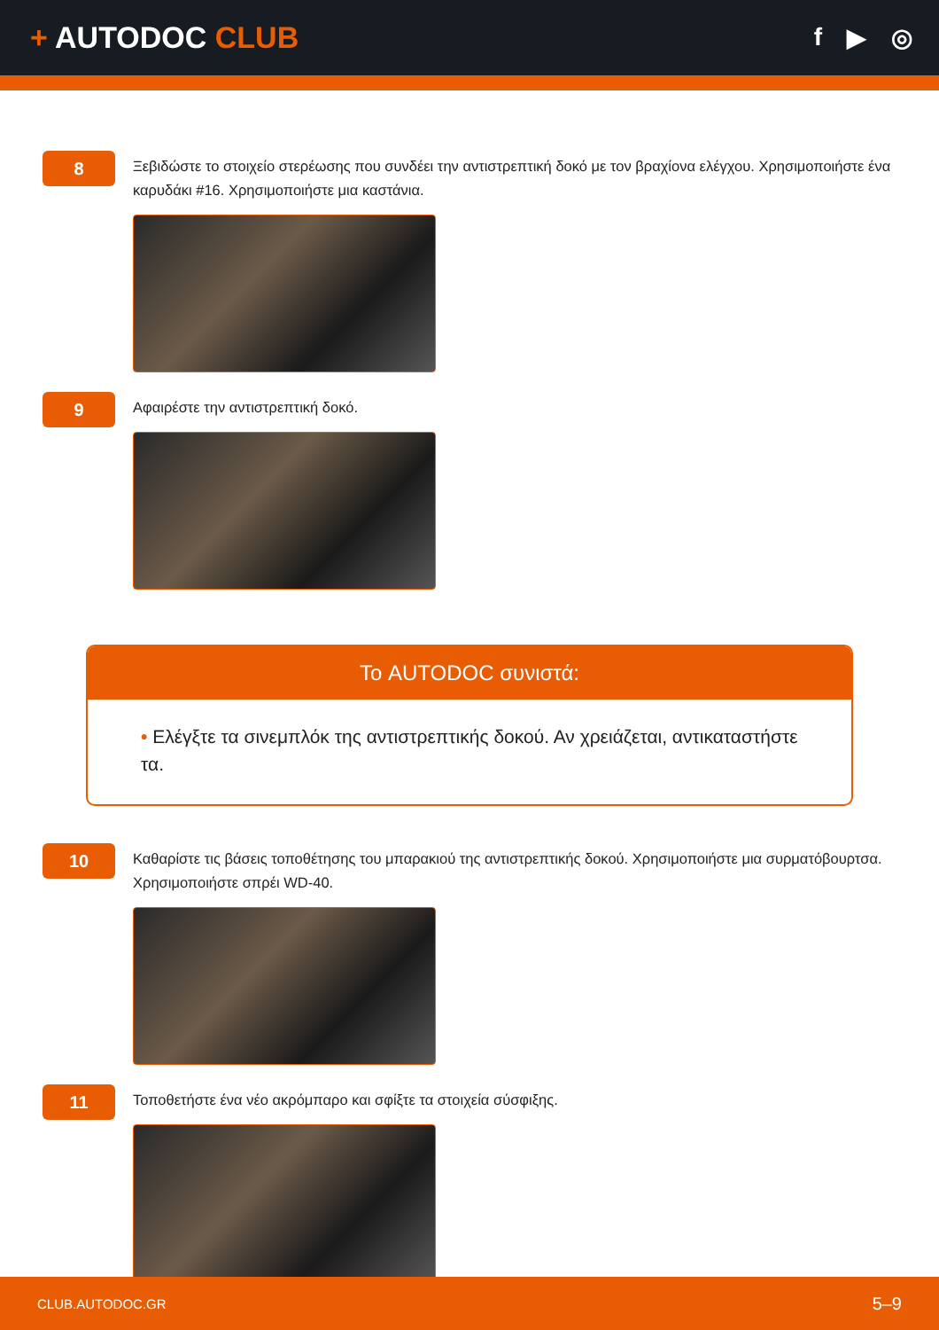+ AUTODOC CLUB
f ▶ ◎
8
Ξεβιδώστε το στοιχείο στερέωσης που συνδέει την αντιστρεπτική δοκό με τον βραχίονα ελέγχου. Χρησιμοποιήστε ένα καρυδάκι #16. Χρησιμοποιήστε μια καστάνια.
9
Αφαιρέστε την αντιστρεπτική δοκό.
Το AUTODOC συνιστά:
• Ελέγξτε τα σινεμπλόκ της αντιστρεπτικής δοκού. Αν χρειάζεται, αντικαταστήστε τα.
10
Καθαρίστε τις βάσεις τοποθέτησης του μπαρακιού της αντιστρεπτικής δοκού. Χρησιμοποιήστε μια συρματόβουρτσα. Χρησιμοποιήστε σπρέι WD-40.
11
Τοποθετήστε ένα νέο ακρόμπαρο και σφίξτε τα στοιχεία σύσφιξης.
CLUB.AUTODOC.GR 5–9